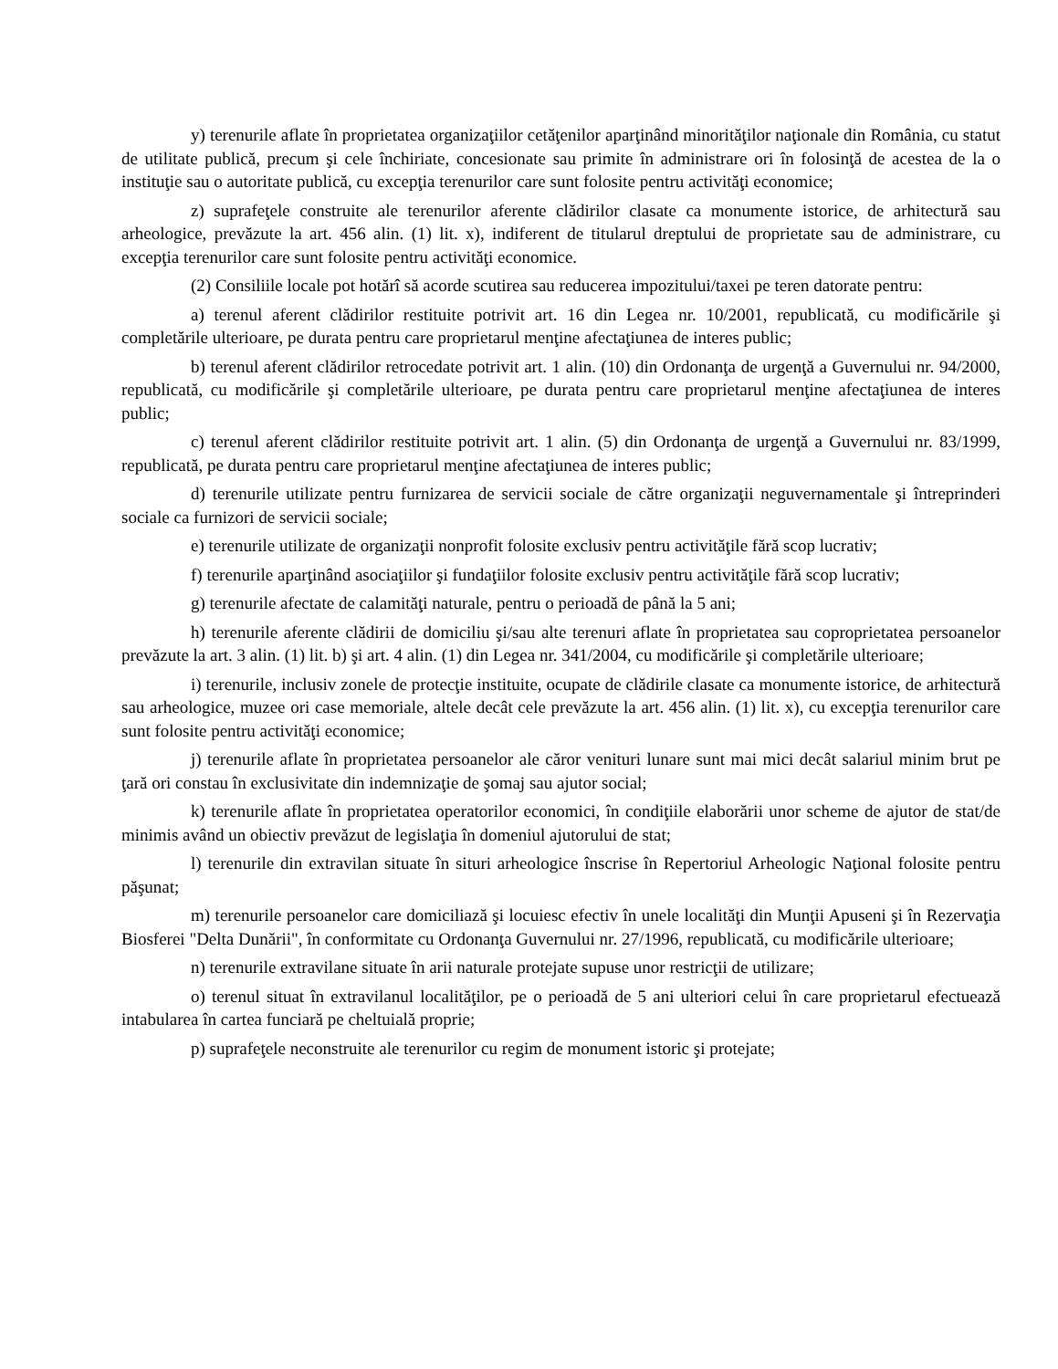y) terenurile aflate în proprietatea organizaţiilor cetăţenilor aparţinând minorităţilor naţionale din România, cu statut de utilitate publică, precum şi cele închiriate, concesionate sau primite în administrare ori în folosinţă de acestea de la o instituţie sau o autoritate publică, cu excepţia terenurilor care sunt folosite pentru activităţi economice;
z) suprafeţele construite ale terenurilor aferente clădirilor clasate ca monumente istorice, de arhitectură sau arheologice, prevăzute la art. 456 alin. (1) lit. x), indiferent de titularul dreptului de proprietate sau de administrare, cu excepţia terenurilor care sunt folosite pentru activităţi economice.
(2) Consiliile locale pot hotărî să acorde scutirea sau reducerea impozitului/taxei pe teren datorate pentru:
a) terenul aferent clădirilor restituite potrivit art. 16 din Legea nr. 10/2001, republicată, cu modificările şi completările ulterioare, pe durata pentru care proprietarul menţine afectaţiunea de interes public;
b) terenul aferent clădirilor retrocedate potrivit art. 1 alin. (10) din Ordonanţa de urgenţă a Guvernului nr. 94/2000, republicată, cu modificările şi completările ulterioare, pe durata pentru care proprietarul menţine afectaţiunea de interes public;
c) terenul aferent clădirilor restituite potrivit art. 1 alin. (5) din Ordonanţa de urgenţă a Guvernului nr. 83/1999, republicată, pe durata pentru care proprietarul menţine afectaţiunea de interes public;
d) terenurile utilizate pentru furnizarea de servicii sociale de către organizaţii neguvernamentale şi întreprinderi sociale ca furnizori de servicii sociale;
e) terenurile utilizate de organizaţii nonprofit folosite exclusiv pentru activităţile fără scop lucrativ;
f) terenurile aparţinând asociaţiilor şi fundaţiilor folosite exclusiv pentru activităţile fără scop lucrativ;
g) terenurile afectate de calamităţi naturale, pentru o perioadă de până la 5 ani;
h) terenurile aferente clădirii de domiciliu şi/sau alte terenuri aflate în proprietatea sau coproprietatea persoanelor prevăzute la art. 3 alin. (1) lit. b) şi art. 4 alin. (1) din Legea nr. 341/2004, cu modificările şi completările ulterioare;
i) terenurile, inclusiv zonele de protecţie instituite, ocupate de clădirile clasate ca monumente istorice, de arhitectură sau arheologice, muzee ori case memoriale, altele decât cele prevăzute la art. 456 alin. (1) lit. x), cu excepţia terenurilor care sunt folosite pentru activităţi economice;
j) terenurile aflate în proprietatea persoanelor ale căror venituri lunare sunt mai mici decât salariul minim brut pe ţară ori constau în exclusivitate din indemnizaţie de şomaj sau ajutor social;
k) terenurile aflate în proprietatea operatorilor economici, în condiţiile elaborării unor scheme de ajutor de stat/de minimis având un obiectiv prevăzut de legislaţia în domeniul ajutorului de stat;
l) terenurile din extravilan situate în situri arheologice înscrise în Repertoriul Arheologic Naţional folosite pentru păşunat;
m) terenurile persoanelor care domiciliază şi locuiesc efectiv în unele localităţi din Munţii Apuseni şi în Rezervaţia Biosferei "Delta Dunării", în conformitate cu Ordonanţa Guvernului nr. 27/1996, republicată, cu modificările ulterioare;
n) terenurile extravilane situate în arii naturale protejate supuse unor restricţii de utilizare;
o) terenul situat în extravilanul localităţilor, pe o perioadă de 5 ani ulteriori celui în care proprietarul efectuează intabularea în cartea funciară pe cheltuială proprie;
p) suprafeţele neconstruite ale terenurilor cu regim de monument istoric şi protejate;